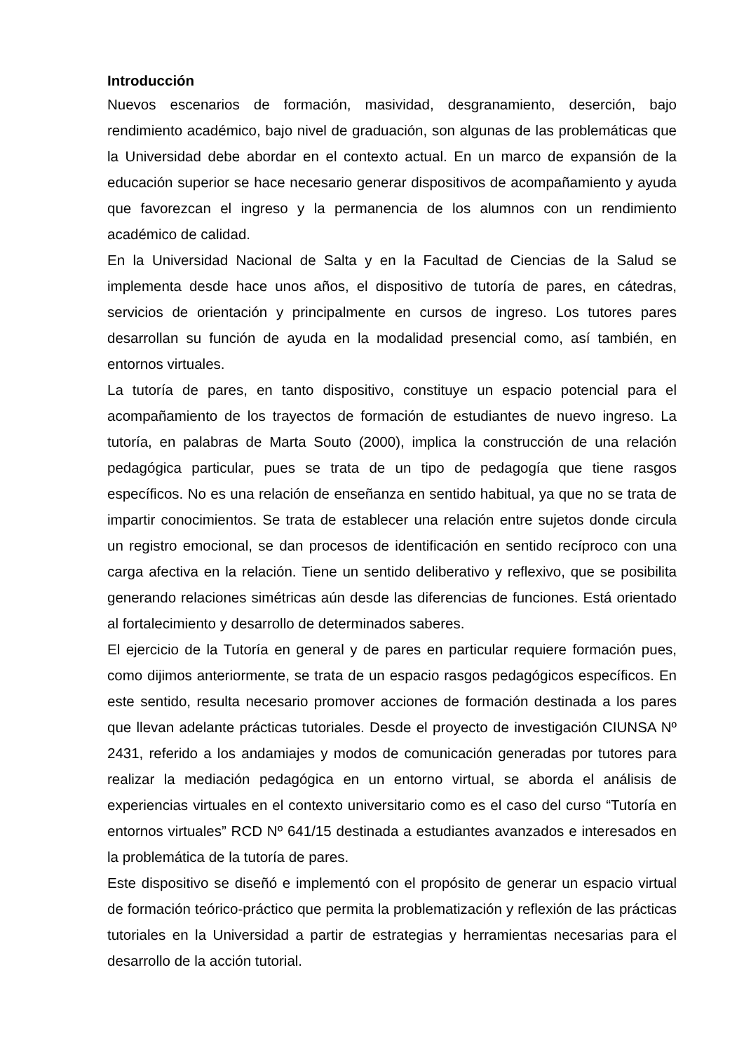Introducción
Nuevos escenarios de formación, masividad, desgranamiento, deserción, bajo rendimiento académico, bajo nivel de graduación, son algunas de las problemáticas que la Universidad debe abordar en el contexto actual. En un marco de expansión de la educación superior se hace necesario generar dispositivos de acompañamiento y ayuda que favorezcan el ingreso y la permanencia de los alumnos con un rendimiento académico de calidad.
En la Universidad Nacional de Salta y en la Facultad de Ciencias de la Salud se implementa desde hace unos años, el dispositivo de tutoría de pares, en cátedras, servicios de orientación y principalmente en cursos de ingreso. Los tutores pares desarrollan su función de ayuda en la modalidad presencial como, así también, en entornos virtuales.
La tutoría de pares, en tanto dispositivo, constituye un espacio potencial para el acompañamiento de los trayectos de formación de estudiantes de nuevo ingreso. La tutoría, en palabras de Marta Souto (2000), implica la construcción de una relación pedagógica particular, pues se trata de un tipo de pedagogía que tiene rasgos específicos. No es una relación de enseñanza en sentido habitual, ya que no se trata de impartir conocimientos. Se trata de establecer una relación entre sujetos donde circula un registro emocional, se dan procesos de identificación en sentido recíproco con una carga afectiva en la relación. Tiene un sentido deliberativo y reflexivo, que se posibilita generando relaciones simétricas aún desde las diferencias de funciones. Está orientado al fortalecimiento y desarrollo de determinados saberes.
El ejercicio de la Tutoría en general y de pares en particular requiere formación pues, como dijimos anteriormente, se trata de un espacio rasgos pedagógicos específicos. En este sentido, resulta necesario promover acciones de formación destinada a los pares que llevan adelante prácticas tutoriales. Desde el proyecto de investigación CIUNSA Nº 2431, referido a los andamiajes y modos de comunicación generadas por tutores para realizar la mediación pedagógica en un entorno virtual, se aborda el análisis de experiencias virtuales en el contexto universitario como es el caso del curso “Tutoría en entornos virtuales” RCD Nº 641/15 destinada a estudiantes avanzados e interesados en la problemática de la tutoría de pares.
Este dispositivo se diseñó e implementó con el propósito de generar un espacio virtual de formación teórico-práctico que permita la problematización y reflexión de las prácticas tutoriales en la Universidad a partir de estrategias y herramientas necesarias para el desarrollo de la acción tutorial.